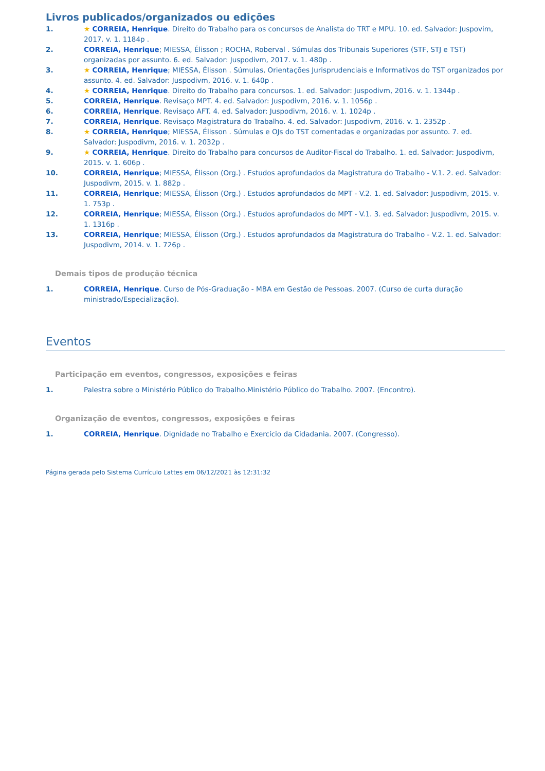Livros publicados/organizados ou edições
1. ★ CORREIA, Henrique. Direito do Trabalho para os concursos de Analista do TRT e MPU. 10. ed. Salvador: Juspovim, 2017. v. 1. 1184p .
2. CORREIA, Henrique; MIESSA, Élisson ; ROCHA, Roberval . Súmulas dos Tribunais Superiores (STF, STJ e TST) organizadas por assunto. 6. ed. Salvador: Juspodivm, 2017. v. 1. 480p .
3. ★ CORREIA, Henrique; MIESSA, Élisson . Súmulas, Orientações Jurisprudenciais e Informativos do TST organizados por assunto. 4. ed. Salvador: Juspodivm, 2016. v. 1. 640p .
4. ★ CORREIA, Henrique. Direito do Trabalho para concursos. 1. ed. Salvador: Juspodivm, 2016. v. 1. 1344p .
5. CORREIA, Henrique. Revisaço MPT. 4. ed. Salvador: Juspodivm, 2016. v. 1. 1056p .
6. CORREIA, Henrique. Revisaço AFT. 4. ed. Salvador: Juspodivm, 2016. v. 1. 1024p .
7. CORREIA, Henrique. Revisaço Magistratura do Trabalho. 4. ed. Salvador: Juspodivm, 2016. v. 1. 2352p .
8. ★ CORREIA, Henrique; MIESSA, Élisson . Súmulas e OJs do TST comentadas e organizadas por assunto. 7. ed. Salvador: Juspodivm, 2016. v. 1. 2032p .
9. ★ CORREIA, Henrique. Direito do Trabalho para concursos de Auditor-Fiscal do Trabalho. 1. ed. Salvador: Juspodivm, 2015. v. 1. 606p .
10. CORREIA, Henrique; MIESSA, Élisson (Org.) . Estudos aprofundados da Magistratura do Trabalho - V.1. 2. ed. Salvador: Juspodivm, 2015. v. 1. 882p .
11. CORREIA, Henrique; MIESSA, Élisson (Org.) . Estudos aprofundados do MPT - V.2. 1. ed. Salvador: Juspodivm, 2015. v. 1. 753p .
12. CORREIA, Henrique; MIESSA, Élisson (Org.) . Estudos aprofundados do MPT - V.1. 3. ed. Salvador: Juspodivm, 2015. v. 1. 1316p .
13. CORREIA, Henrique; MIESSA, Élisson (Org.) . Estudos aprofundados da Magistratura do Trabalho - V.2. 1. ed. Salvador: Juspodivm, 2014. v. 1. 726p .
Demais tipos de produção técnica
1. CORREIA, Henrique. Curso de Pós-Graduação - MBA em Gestão de Pessoas. 2007. (Curso de curta duração ministrado/Especialização).
Eventos
Participação em eventos, congressos, exposições e feiras
1. Palestra sobre o Ministério Público do Trabalho.Ministério Público do Trabalho. 2007. (Encontro).
Organização de eventos, congressos, exposições e feiras
1. CORREIA, Henrique. Dignidade no Trabalho e Exercício da Cidadania. 2007. (Congresso).
Página gerada pelo Sistema Currículo Lattes em 06/12/2021 às 12:31:32